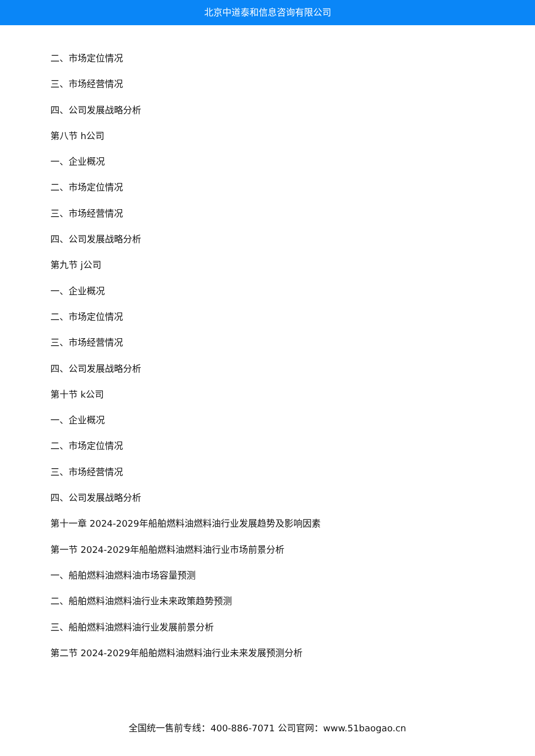北京中道泰和信息咨询有限公司
二、市场定位情况
三、市场经营情况
四、公司发展战略分析
第八节 h公司
一、企业概况
二、市场定位情况
三、市场经营情况
四、公司发展战略分析
第九节 j公司
一、企业概况
二、市场定位情况
三、市场经营情况
四、公司发展战略分析
第十节 k公司
一、企业概况
二、市场定位情况
三、市场经营情况
四、公司发展战略分析
第十一章 2024-2029年船舶燃料油燃料油行业发展趋势及影响因素
第一节 2024-2029年船舶燃料油燃料油行业市场前景分析
一、船舶燃料油燃料油市场容量预测
二、船舶燃料油燃料油行业未来政策趋势预测
三、船舶燃料油燃料油行业发展前景分析
第二节 2024-2029年船舶燃料油燃料油行业未来发展预测分析
全国统一售前专线：400-886-7071 公司官网：www.51baogao.cn